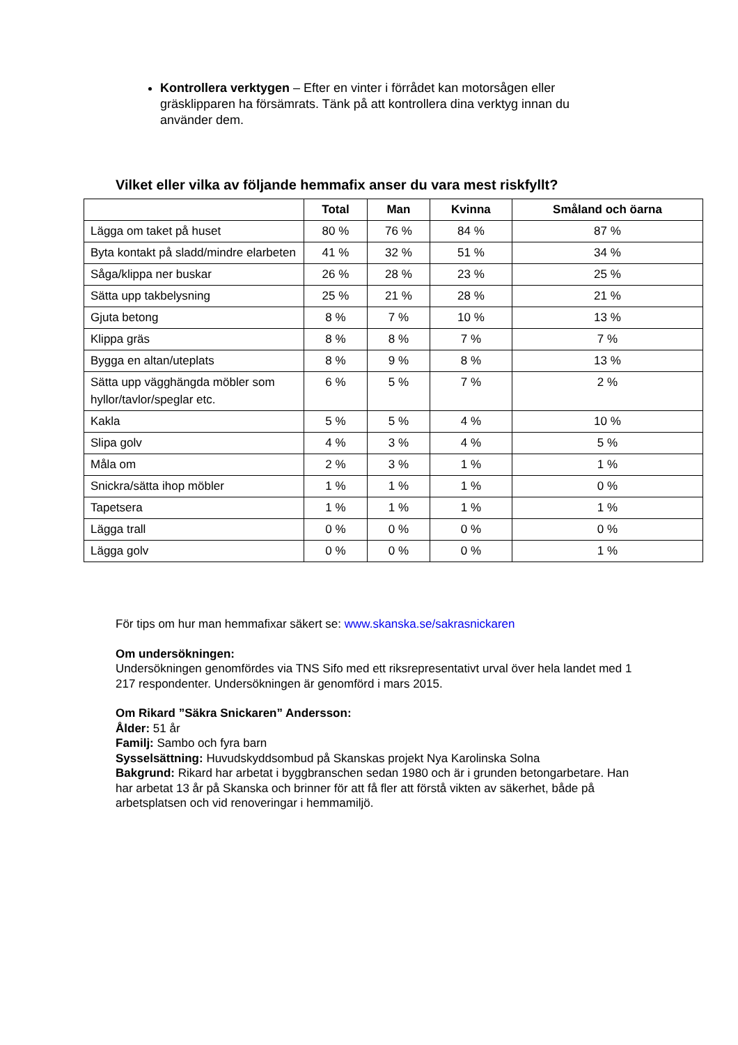Kontrollera verktygen – Efter en vinter i förrådet kan motorsågen eller gräsklipparen ha försämrats. Tänk på att kontrollera dina verktyg innan du använder dem.
Vilket eller vilka av följande hemmafix anser du vara mest riskfyllt?
| | Total | Man | Kvinna | Småland och öarna |
| --- | --- | --- | --- | --- |
| Lägga om taket på huset | 80 % | 76 % | 84 % | 87 % |
| Byta kontakt på sladd/mindre elarbeten | 41 % | 32 % | 51 % | 34 % |
| Såga/klippa ner buskar | 26 % | 28 % | 23 % | 25 % |
| Sätta upp takbelysning | 25 % | 21 % | 28 % | 21 % |
| Gjuta betong | 8 % | 7 % | 10 % | 13 % |
| Klippa gräs | 8 % | 8 % | 7 % | 7 % |
| Bygga en altan/uteplats | 8 % | 9 % | 8 % | 13 % |
| Sätta upp vägghängda möbler som hyllor/tavlor/speglar etc. | 6 % | 5 % | 7 % | 2 % |
| Kakla | 5 % | 5 % | 4 % | 10 % |
| Slipa golv | 4 % | 3 % | 4 % | 5 % |
| Måla om | 2 % | 3 % | 1 % | 1 % |
| Snickra/sätta ihop möbler | 1 % | 1 % | 1 % | 0 % |
| Tapetsera | 1 % | 1 % | 1 % | 1 % |
| Lägga trall | 0 % | 0 % | 0 % | 0 % |
| Lägga golv | 0 % | 0 % | 0 % | 1 % |
För tips om hur man hemmafixar säkert se: www.skanska.se/sakrasnickaren
Om undersökningen:
Undersökningen genomfördes via TNS Sifo med ett riksrepresentativt urval över hela landet med 1 217 respondenter. Undersökningen är genomförd i mars 2015.
Om Rikard ”Säkra Snickaren” Andersson:
Ålder: 51 år
Familj: Sambo och fyra barn
Sysselsättning: Huvudskyddsombud på Skanskas projekt Nya Karolinska Solna
Bakgrund: Rikard har arbetat i byggbranschen sedan 1980 och är i grunden betongarbetare. Han har arbetat 13 år på Skanska och brinner för att få fler att förstå vikten av säkerhet, både på arbetsplatsen och vid renoveringar i hemmamiljö.